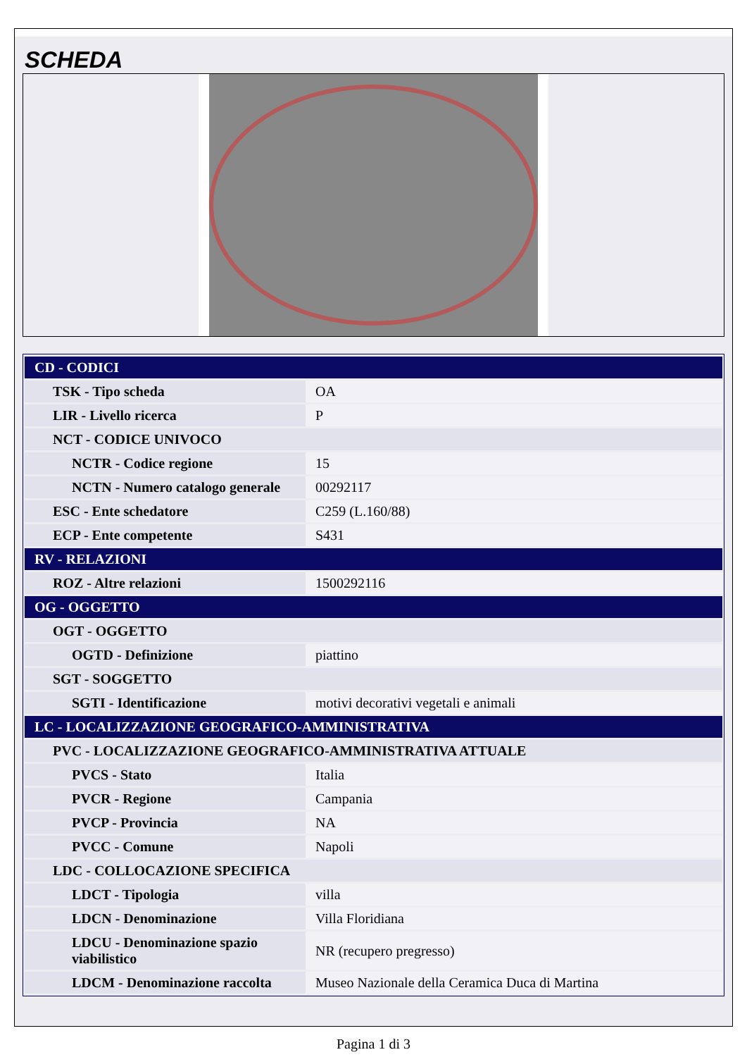SCHEDA
| CD - CODICI | |
| TSK - Tipo scheda | OA |
| LIR - Livello ricerca | P |
| NCT - CODICE UNIVOCO | |
| NCTR - Codice regione | 15 |
| NCTN - Numero catalogo generale | 00292117 |
| ESC - Ente schedatore | C259 (L.160/88) |
| ECP - Ente competente | S431 |
| RV - RELAZIONI | |
| ROZ - Altre relazioni | 1500292116 |
| OG - OGGETTO | |
| OGT - OGGETTO | |
| OGTD - Definizione | piattino |
| SGT - SOGGETTO | |
| SGTI - Identificazione | motivi decorativi vegetali e animali |
| LC - LOCALIZZAZIONE GEOGRAFICO-AMMINISTRATIVA | |
| PVC - LOCALIZZAZIONE GEOGRAFICO-AMMINISTRATIVA ATTUALE | |
| PVCS - Stato | Italia |
| PVCR - Regione | Campania |
| PVCP - Provincia | NA |
| PVCC - Comune | Napoli |
| LDC - COLLOCAZIONE SPECIFICA | |
| LDCT - Tipologia | villa |
| LDCN - Denominazione | Villa Floridiana |
| LDCU - Denominazione spazio viabilistico | NR (recupero pregresso) |
| LDCM - Denominazione raccolta | Museo Nazionale della Ceramica Duca di Martina |
Pagina 1 di 3